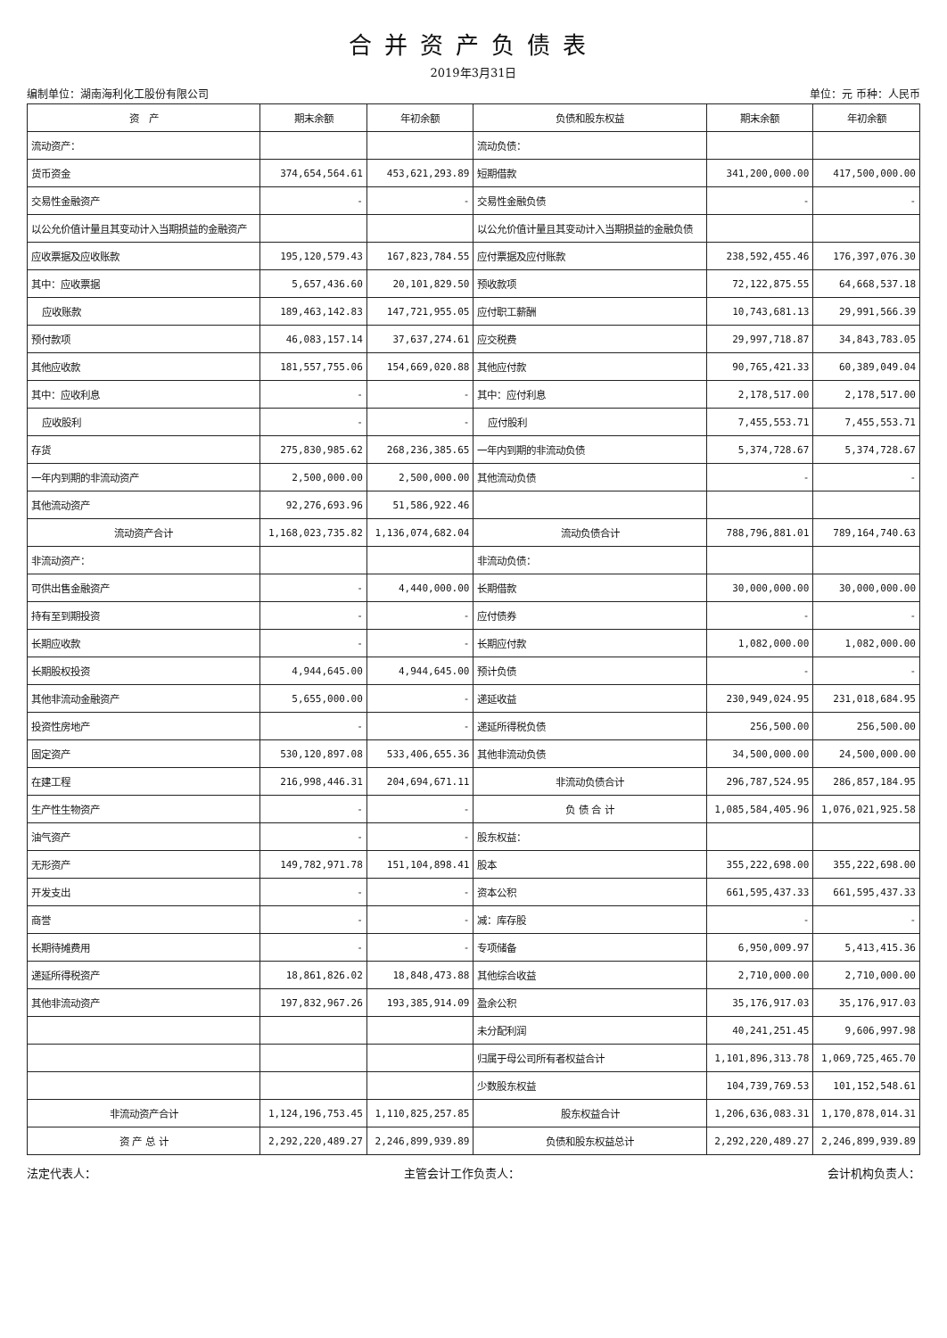合并资产负债表
2019年3月31日
编制单位：湖南海利化工股份有限公司 单位：元 币种：人民币
| 资 产 | 期末余额 | 年初余额 | 负债和股东权益 | 期末余额 | 年初余额 |
| --- | --- | --- | --- | --- | --- |
| 流动资产： | | | 流动负债： | | |
| 货币资金 | 374,654,564.61 | 453,621,293.89 | 短期借款 | 341,200,000.00 | 417,500,000.00 |
| 交易性金融资产 | - | - | 交易性金融负债 | - | - |
| 以公允价值计量且其变动计入当期损益的金融资产 | | | 以公允价值计量且其变动计入当期损益的金融负债 | | |
| 应收票据及应收账款 | 195,120,579.43 | 167,823,784.55 | 应付票据及应付账款 | 238,592,455.46 | 176,397,076.30 |
| 其中：应收票据 | 5,657,436.60 | 20,101,829.50 | 预收款项 | 72,122,875.55 | 64,668,537.18 |
| 应收账款 | 189,463,142.83 | 147,721,955.05 | 应付职工薪酬 | 10,743,681.13 | 29,991,566.39 |
| 预付款项 | 46,083,157.14 | 37,637,274.61 | 应交税费 | 29,997,718.87 | 34,843,783.05 |
| 其他应收款 | 181,557,755.06 | 154,669,020.88 | 其他应付款 | 90,765,421.33 | 60,389,049.04 |
| 其中：应收利息 | - | - | 其中：应付利息 | 2,178,517.00 | 2,178,517.00 |
| 应收股利 | - | - | 应付股利 | 7,455,553.71 | 7,455,553.71 |
| 存货 | 275,830,985.62 | 268,236,385.65 | 一年内到期的非流动负债 | 5,374,728.67 | 5,374,728.67 |
| 一年内到期的非流动资产 | 2,500,000.00 | 2,500,000.00 | 其他流动负债 | - | - |
| 其他流动资产 | 92,276,693.96 | 51,586,922.46 | | | |
| 流动资产合计 | 1,168,023,735.82 | 1,136,074,682.04 | 流动负债合计 | 788,796,881.01 | 789,164,740.63 |
| 非流动资产： | | | 非流动负债： | | |
| 可供出售金融资产 | - | 4,440,000.00 | 长期借款 | 30,000,000.00 | 30,000,000.00 |
| 持有至到期投资 | - | - | 应付债券 | - | - |
| 长期应收款 | - | - | 长期应付款 | 1,082,000.00 | 1,082,000.00 |
| 长期股权投资 | 4,944,645.00 | 4,944,645.00 | 预计负债 | - | - |
| 其他非流动金融资产 | 5,655,000.00 | - | 递延收益 | 230,949,024.95 | 231,018,684.95 |
| 投资性房地产 | - | - | 递延所得税负债 | 256,500.00 | 256,500.00 |
| 固定资产 | 530,120,897.08 | 533,406,655.36 | 其他非流动负债 | 34,500,000.00 | 24,500,000.00 |
| 在建工程 | 216,998,446.31 | 204,694,671.11 | 非流动负债合计 | 296,787,524.95 | 286,857,184.95 |
| 生产性生物资产 | - | - | 负 债 合 计 | 1,085,584,405.96 | 1,076,021,925.58 |
| 油气资产 | - | - | 股东权益： | | |
| 无形资产 | 149,782,971.78 | 151,104,898.41 | 股本 | 355,222,698.00 | 355,222,698.00 |
| 开发支出 | - | - | 资本公积 | 661,595,437.33 | 661,595,437.33 |
| 商誉 | - | - | 减：库存股 | - | - |
| 长期待摊费用 | - | - | 专项储备 | 6,950,009.97 | 5,413,415.36 |
| 递延所得税资产 | 18,861,826.02 | 18,848,473.88 | 其他综合收益 | 2,710,000.00 | 2,710,000.00 |
| 其他非流动资产 | 197,832,967.26 | 193,385,914.09 | 盈余公积 | 35,176,917.03 | 35,176,917.03 |
| | | | 未分配利润 | 40,241,251.45 | 9,606,997.98 |
| | | | 归属于母公司所有者权益合计 | 1,101,896,313.78 | 1,069,725,465.70 |
| | | | 少数股东权益 | 104,739,769.53 | 101,152,548.61 |
| 非流动资产合计 | 1,124,196,753.45 | 1,110,825,257.85 | 股东权益合计 | 1,206,636,083.31 | 1,170,878,014.31 |
| 资 产 总 计 | 2,292,220,489.27 | 2,246,899,939.89 | 负债和股东权益总计 | 2,292,220,489.27 | 2,246,899,939.89 |
法定代表人： 主管会计工作负责人： 会计机构负责人：